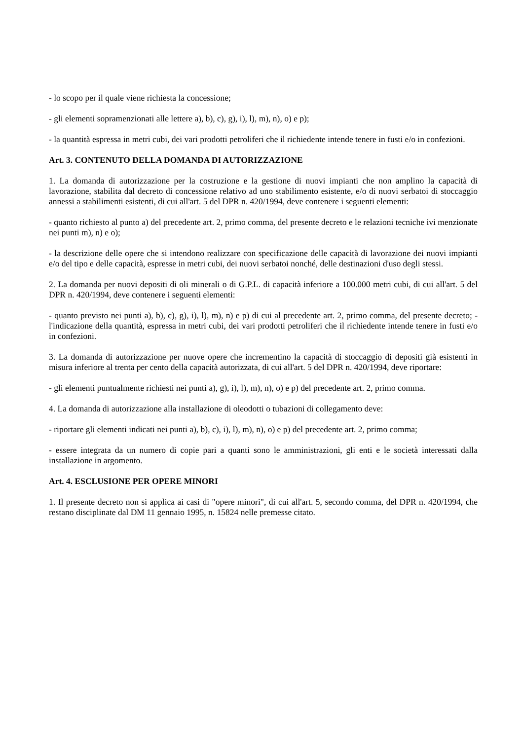- lo scopo per il quale viene richiesta la concessione;
- gli elementi sopramenzionati alle lettere a), b), c), g), i), l), m), n), o) e p);
- la quantità espressa in metri cubi, dei vari prodotti petroliferi che il richiedente intende tenere in fusti e/o in confezioni.
Art. 3. CONTENUTO DELLA DOMANDA DI AUTORIZZAZIONE
1. La domanda di autorizzazione per la costruzione e la gestione di nuovi impianti che non amplino la capacità di lavorazione, stabilita dal decreto di concessione relativo ad uno stabilimento esistente, e/o di nuovi serbatoi di stoccaggio annessi a stabilimenti esistenti, di cui all'art. 5 del DPR n. 420/1994, deve contenere i seguenti elementi:
- quanto richiesto al punto a) del precedente art. 2, primo comma, del presente decreto e le relazioni tecniche ivi menzionate nei punti m), n) e o);
- la descrizione delle opere che si intendono realizzare con specificazione delle capacità di lavorazione dei nuovi impianti e/o del tipo e delle capacità, espresse in metri cubi, dei nuovi serbatoi nonché, delle destinazioni d'uso degli stessi.
2. La domanda per nuovi depositi di oli minerali o di G.P.L. di capacità inferiore a 100.000 metri cubi, di cui all'art. 5 del DPR n. 420/1994, deve contenere i seguenti elementi:
- quanto previsto nei punti a), b), c), g), i), l), m), n) e p) di cui al precedente art. 2, primo comma, del presente decreto; - l'indicazione della quantità, espressa in metri cubi, dei vari prodotti petroliferi che il richiedente intende tenere in fusti e/o in confezioni.
3. La domanda di autorizzazione per nuove opere che incrementino la capacità di stoccaggio di depositi già esistenti in misura inferiore al trenta per cento della capacità autorizzata, di cui all'art. 5 del DPR n. 420/1994, deve riportare:
- gli elementi puntualmente richiesti nei punti a), g), i), l), m), n), o) e p) del precedente art. 2, primo comma.
4. La domanda di autorizzazione alla installazione di oleodotti o tubazioni di collegamento deve:
- riportare gli elementi indicati nei punti a), b), c), i), l), m), n), o) e p) del precedente art. 2, primo comma;
- essere integrata da un numero di copie pari a quanti sono le amministrazioni, gli enti e le società interessati dalla installazione in argomento.
Art. 4. ESCLUSIONE PER OPERE MINORI
1. Il presente decreto non si applica ai casi di "opere minori", di cui all'art. 5, secondo comma, del DPR n. 420/1994, che restano disciplinate dal DM 11 gennaio 1995, n. 15824 nelle premesse citato.